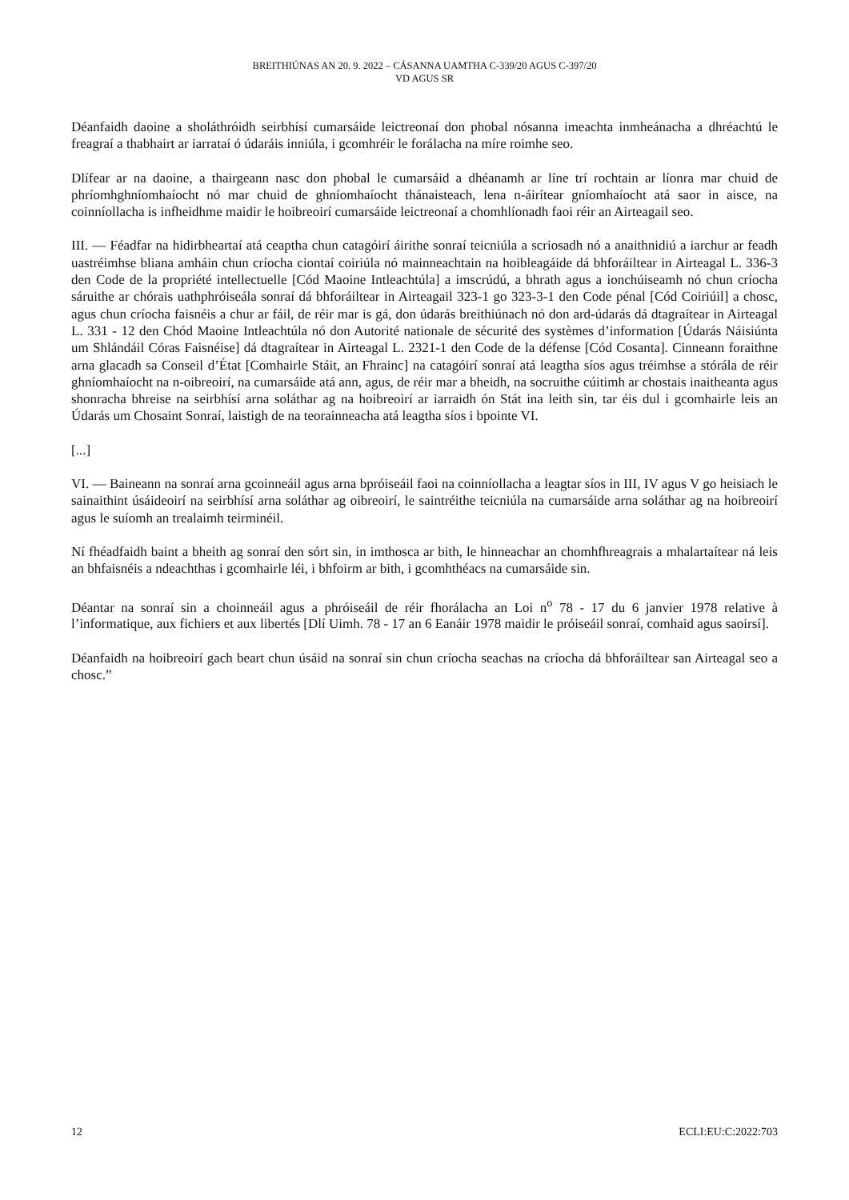BREITHIÚNAS AN 20. 9. 2022 – CÁSANNA UAMTHA C-339/20 AGUS C-397/20
VD AGUS SR
Déanfaidh daoine a sholáthróidh seirbhísí cumarsáide leictreonaí don phobal nósanna imeachta inmheánacha a dhréachtú le freagraí a thabhairt ar iarrataí ó údaráis inniúla, i gcomhréir le forálacha na míre roimhe seo.
Dlífear ar na daoine, a thairgeann nasc don phobal le cumarsáid a dhéanamh ar líne trí rochtain ar líonra mar chuid de phríomhghníomhaíocht nó mar chuid de ghníomhaíocht thánaisteach, lena n-áirítear gníomhaíocht atá saor in aisce, na coinníollacha is infheidhme maidir le hoibreoirí cumarsáide leictreonaí a chomhlíonadh faoi réir an Airteagail seo.
III. — Féadfar na hidirbheartaí atá ceaptha chun catagóirí áirithe sonraí teicniúla a scriosadh nó a anaithnidiú a iarchur ar feadh uastréimhse bliana amháin chun críocha ciontaí coiriúla nó mainneachtain na hoibleagáide dá bhforáiltear in Airteagal L. 336-3 den Code de la propriété intellectuelle [Cód Maoine Intleachtúla] a imscrúdú, a bhrath agus a ionchúiseamh nó chun críocha sáruithe ar chórais uathphróiseála sonraí dá bhforáiltear in Airteagail 323-1 go 323-3-1 den Code pénal [Cód Coiriúil] a chosc, agus chun críocha faisnéis a chur ar fáil, de réir mar is gá, don údarás breithiúnach nó don ard-údarás dá dtagraítear in Airteagal L. 331 - 12 den Chód Maoine Intleachtúla nó don Autorité nationale de sécurité des systèmes d’information [Údarás Náisiúnta um Shlándáil Córas Faisnéise] dá dtagraítear in Airteagal L. 2321-1 den Code de la défense [Cód Cosanta]. Cinneann foraithne arna glacadh sa Conseil d’État [Comhairle Stáit, an Fhrainc] na catagóirí sonraí atá leagtha síos agus tréimhse a stórála de réir ghníomhaíocht na n-oibreoirí, na cumarsáide atá ann, agus, de réir mar a bheidh, na socruithe cúitimh ar chostais inaitheanta agus shonracha bhreise na seirbhísí arna soláthar ag na hoibreoirí ar iarraidh ón Stát ina leith sin, tar éis dul i gcomhairle leis an Údarás um Chosaint Sonraí, laistigh de na teorainneacha atá leagtha síos i bpointe VI.
[...]
VI. — Baineann na sonraí arna gcoinneáil agus arna bpróiseáil faoi na coinníollacha a leagtar síos in III, IV agus V go heisiach le sainaithint úsáideoirí na seirbhísí arna soláthar ag oibreoirí, le saintréithe teicniúla na cumarsáide arna soláthar ag na hoibreoirí agus le suíomh an trealaimh teirminéil.
Ní fhéadfaidh baint a bheith ag sonraí den sórt sin, in imthosca ar bith, le hinneachar an chomhfhreagrais a mhalartaítear ná leis an bhfaisnéis a ndeachthas i gcomhairle léi, i bhfoirm ar bith, i gcomhthéacs na cumarsáide sin.
Déantar na sonraí sin a choinneáil agus a phróiseáil de réir fhorálacha an Loi n<sup>o</sup> 78 - 17 du 6 janvier 1978 relative à l’informatique, aux fichiers et aux libertés [Dlí Uimh. 78 - 17 an 6 Eanáir 1978 maidir le próiseáil sonraí, comhaid agus saoirsí].
Déanfaidh na hoibreoirí gach beart chun úsáid na sonraí sin chun críocha seachas na críocha dá bhforáiltear san Airteagal seo a chosc.”
12 ECLI:EU:C:2022:703